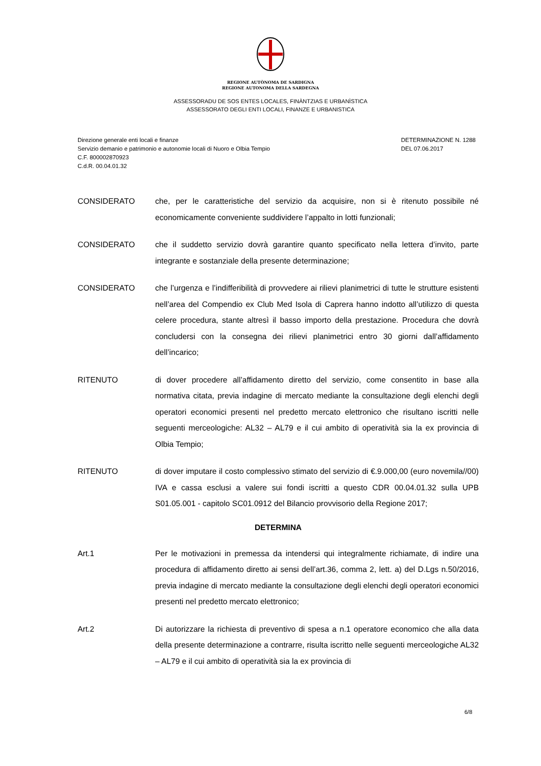REGIONE AUTÒNOMA DE SARDIGNA
REGIONE AUTONOMA DELLA SARDEGNA
ASSESSORADU DE SOS ENTES LOCALES, FINÀNTZIAS E URBANÌSTICA
ASSESSORATO DEGLI ENTI LOCALI, FINANZE E URBANISTICA
Direzione generale enti locali e finanze
Servizio demanio e patrimonio e autonomie locali di Nuoro e Olbia Tempio
C.F. 800002870923
C.d.R. 00.04.01.32
DETERMINAZIONE N. 1288
DEL 07.06.2017
CONSIDERATO che, per le caratteristiche del servizio da acquisire, non si è ritenuto possibile né economicamente conveniente suddividere l’appalto in lotti funzionali;
CONSIDERATO che il suddetto servizio dovrà garantire quanto specificato nella lettera d’invito, parte integrante e sostanziale della presente determinazione;
CONSIDERATO che l’urgenza e l’indifferibilità di provvedere ai rilievi planimetrici di tutte le strutture esistenti nell’area del Compendio ex Club Med Isola di Caprera hanno indotto all’utilizzo di questa celere procedura, stante altresì il basso importo della prestazione. Procedura che dovrà concludersi con la consegna dei rilievi planimetrici entro 30 giorni dall’affidamento dell’incarico;
RITENUTO di dover procedere all’affidamento diretto del servizio, come consentito in base alla normativa citata, previa indagine di mercato mediante la consultazione degli elenchi degli operatori economici presenti nel predetto mercato elettronico che risultano iscritti nelle seguenti merceologiche: AL32 – AL79 e il cui ambito di operatività sia la ex provincia di Olbia Tempio;
RITENUTO di dover imputare il costo complessivo stimato del servizio di €.9.000,00 (euro novemila//00) IVA e cassa esclusi a valere sui fondi iscritti a questo CDR 00.04.01.32 sulla UPB S01.05.001 - capitolo SC01.0912 del Bilancio provvisorio della Regione 2017;
DETERMINA
Art.1 Per le motivazioni in premessa da intendersi qui integralmente richiamate, di indire una procedura di affidamento diretto ai sensi dell’art.36, comma 2, lett. a) del D.Lgs n.50/2016, previa indagine di mercato mediante la consultazione degli elenchi degli operatori economici presenti nel predetto mercato elettronico;
Art.2 Di autorizzare la richiesta di preventivo di spesa a n.1 operatore economico che alla data della presente determinazione a contrarre, risulta iscritto nelle seguenti merceologiche AL32 – AL79 e il cui ambito di operatività sia la ex provincia di
6/8